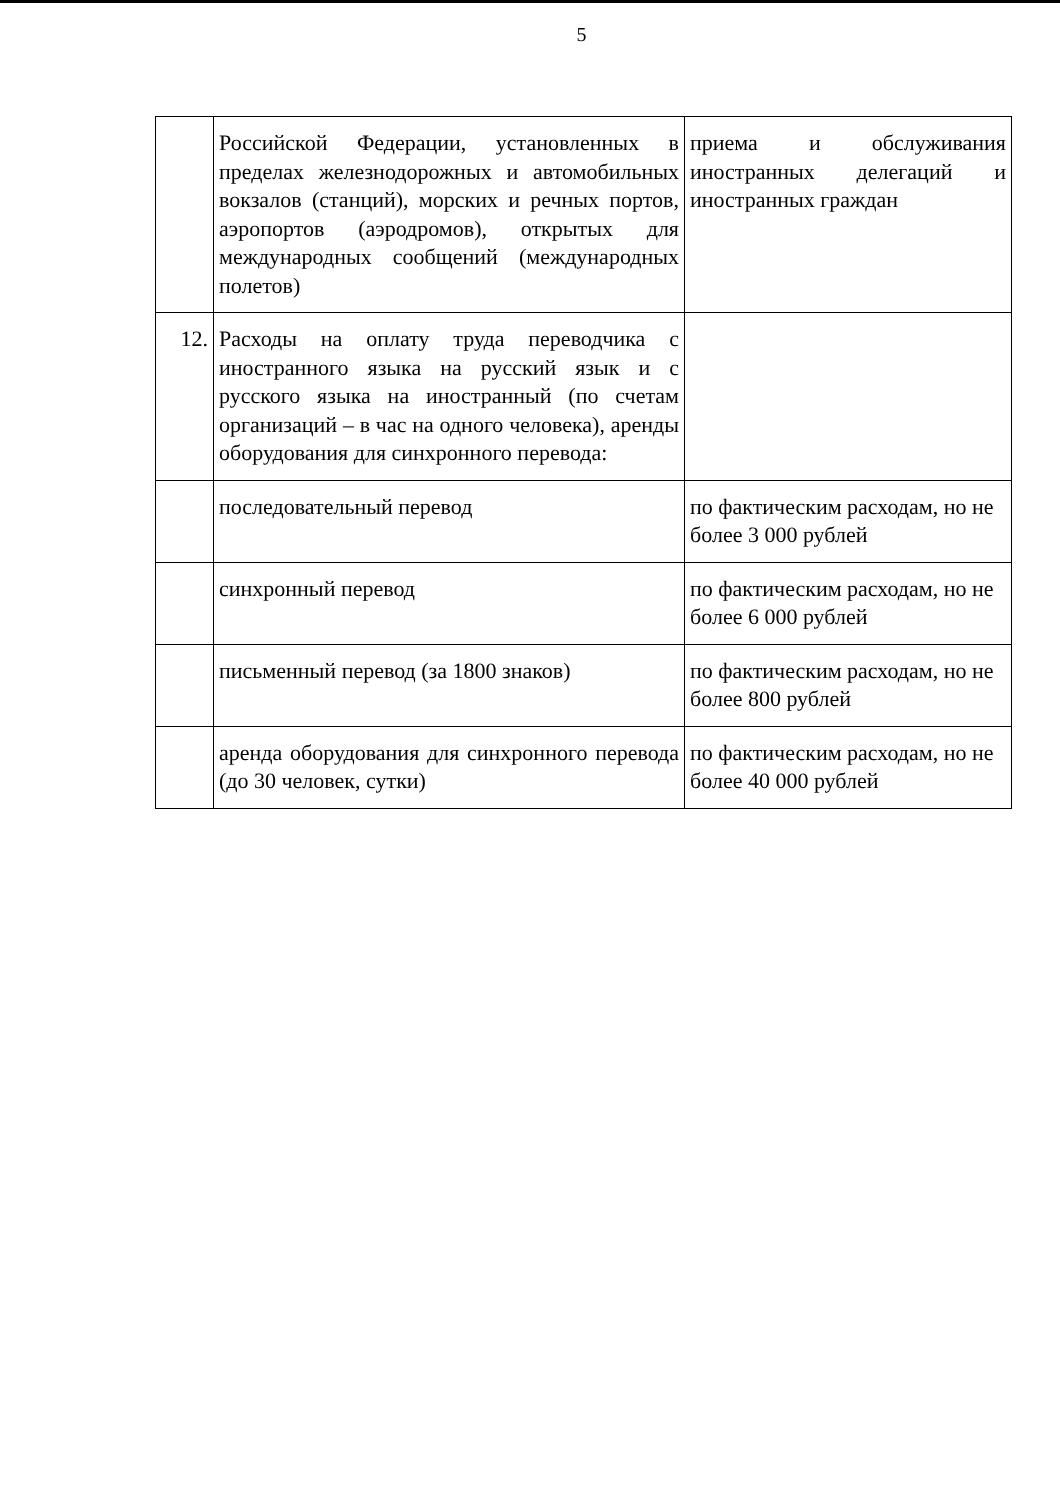5
| | Российской Федерации, установленных в пределах железнодорожных и автомобильных вокзалов (станций), морских и речных портов, аэропортов (аэродромов), открытых для международных сообщений (международных полетов) | приема и обслуживания иностранных делегаций и иностранных граждан |
| 12. | Расходы на оплату труда переводчика с иностранного языка на русский язык и с русского языка на иностранный (по счетам организаций – в час на одного человека), аренды оборудования для синхронного перевода: | |
| | последовательный перевод | по фактическим расходам, но не более 3 000 рублей |
| | синхронный перевод | по фактическим расходам, но не более 6 000 рублей |
| | письменный перевод (за 1800 знаков) | по фактическим расходам, но не более 800 рублей |
| | аренда оборудования для синхронного перевода (до 30 человек, сутки) | по фактическим расходам, но не более 40 000 рублей |